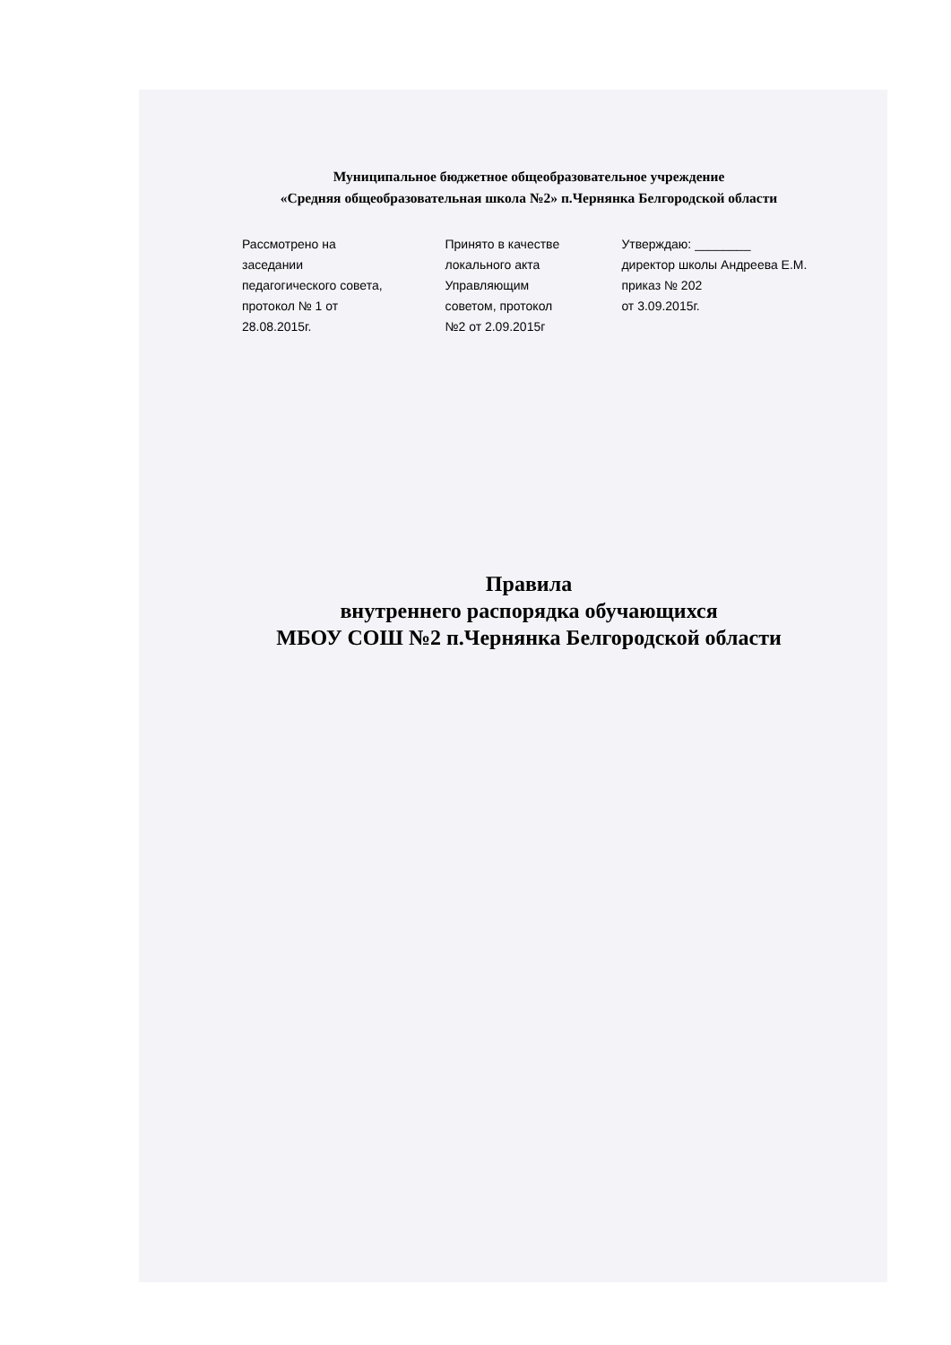Муниципальное бюджетное общеобразовательное учреждение
«Средняя общеобразовательная школа №2» п.Чернянка Белгородской области
Рассмотрено на
заседании
педагогического совета,
протокол № 1 от
28.08.2015г.
Принято в качестве
локального акта
Управляющим
советом, протокол
№2 от 2.09.2015г
Утверждаю: ________
директор школы Андреева Е.М.
приказ № 202
от 3.09.2015г.
Правила
внутреннего распорядка обучающихся
МБОУ СОШ №2 п.Чернянка Белгородской области